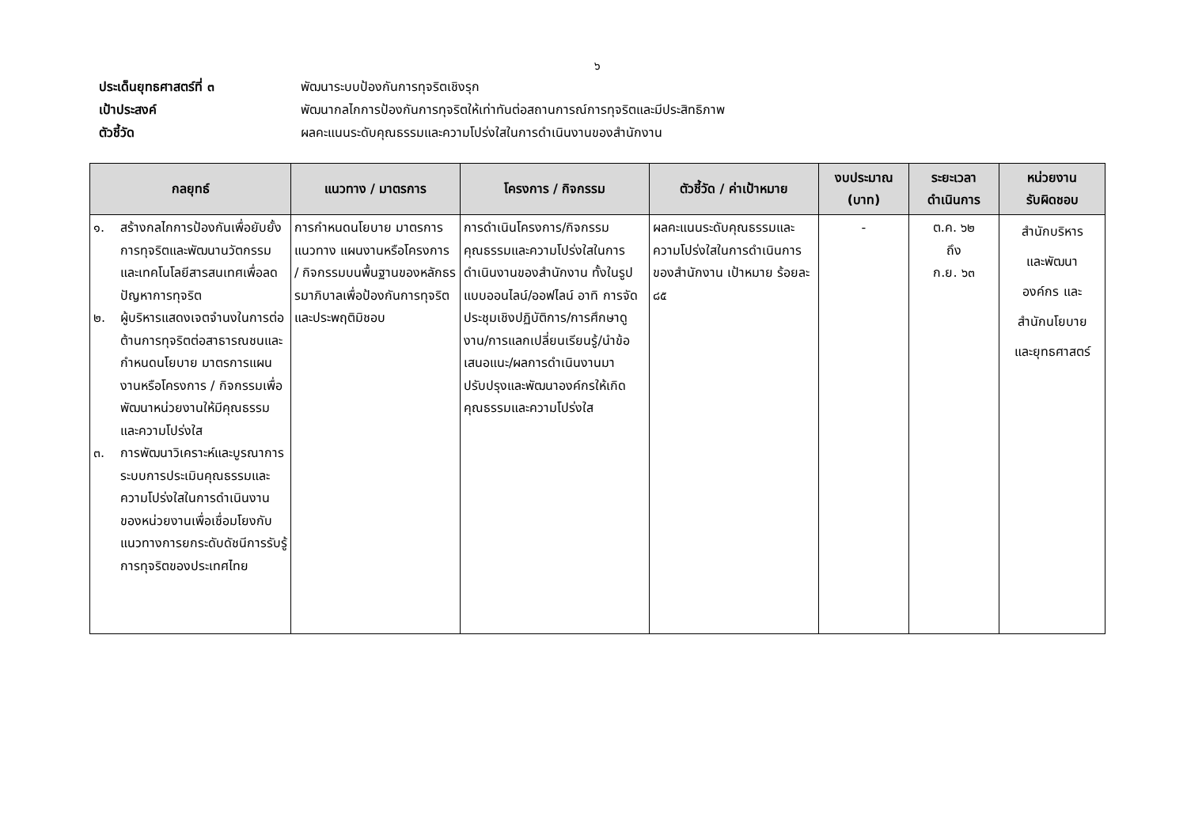๖
ประเด็นยุทธศาสตร์ที่ ๓ พัฒนาระบบป้องกันการทุจริตเชิงรุก
เป้าประสงค์ พัฒนากลไกการป้องกันการทุจริตให้เท่าทันต่อสถานการณ์การทุจริตและมีประสิทธิภาพ
ตัวชี้วัด ผลคะแนนระดับคุณธรรมและความโปร่งใสในการดำเนินงานของสำนักงาน
| กลยุทธ์ | แนวทาง / มาตรการ | โครงการ / กิจกรรม | ตัวชี้วัด / ค่าเป้าหมาย | งบประมาณ (บาท) | ระยะเวลา ดำเนินการ | หน่วยงาน รับผิดชอบ |
| --- | --- | --- | --- | --- | --- | --- |
| ๑. สร้างกลไกการป้องกันเพื่อยับยั้งการทุจริตและพัฒนานวัตกรรมและเทคโนโลยีสารสนเทศเพื่อลดปัญหาการทุจริต ๒. ผู้บริหารแสดงเจตจำนงในการต่อต้านการทุจริตต่อสาธารณชนและกำหนดนโยบาย มาตรการแผนงานหรือโครงการ / กิจกรรมเพื่อพัฒนาหน่วยงานให้มีคุณธรรมและความโปร่งใส ๓. การพัฒนาวิเคราะห์และบูรณาการระบบการประเมินคุณธรรมและความโปร่งใสในการดำเนินงานของหน่วยงานเพื่อเชื่อมโยงกับแนวทางการยกระดับดัชนีการรับรู้การทุจริตของประเทศไทย | การกำหนดนโยบาย มาตรการแนวทาง แผนงานหรือโครงการ / กิจกรรมบนพื้นฐานของหลักธรรมาภิบาลเพื่อป้องกันการทุจริตและประพฤติมิชอบ | การดำเนินโครงการ/กิจกรรม คุณธรรมและความโปร่งใสในการดำเนินงานของสำนักงาน ทั้งในรูปแบบออนไลน์/ออฟไลน์ อาทิ การจัดประชุมเชิงปฏิบัติการ/การศึกษาดูงาน/การแลกเปลี่ยนเรียนรู้/นำข้อเสนอแนะ/ผลการดำเนินงานมาปรับปรุงและพัฒนาองค์กรให้เกิดคุณธรรมและความโปร่งใส | ผลคะแนนระดับคุณธรรมและความโปร่งใสในการดำเนินการของสำนักงาน เป้าหมาย ร้อยละ ๘๕ | - | ต.ค. ๖๒ ถึง ก.ย. ๖๓ | สำนักบริหาร และพัฒนา องค์กร และ สำนักนโยบาย และยุทธศาสตร์ |